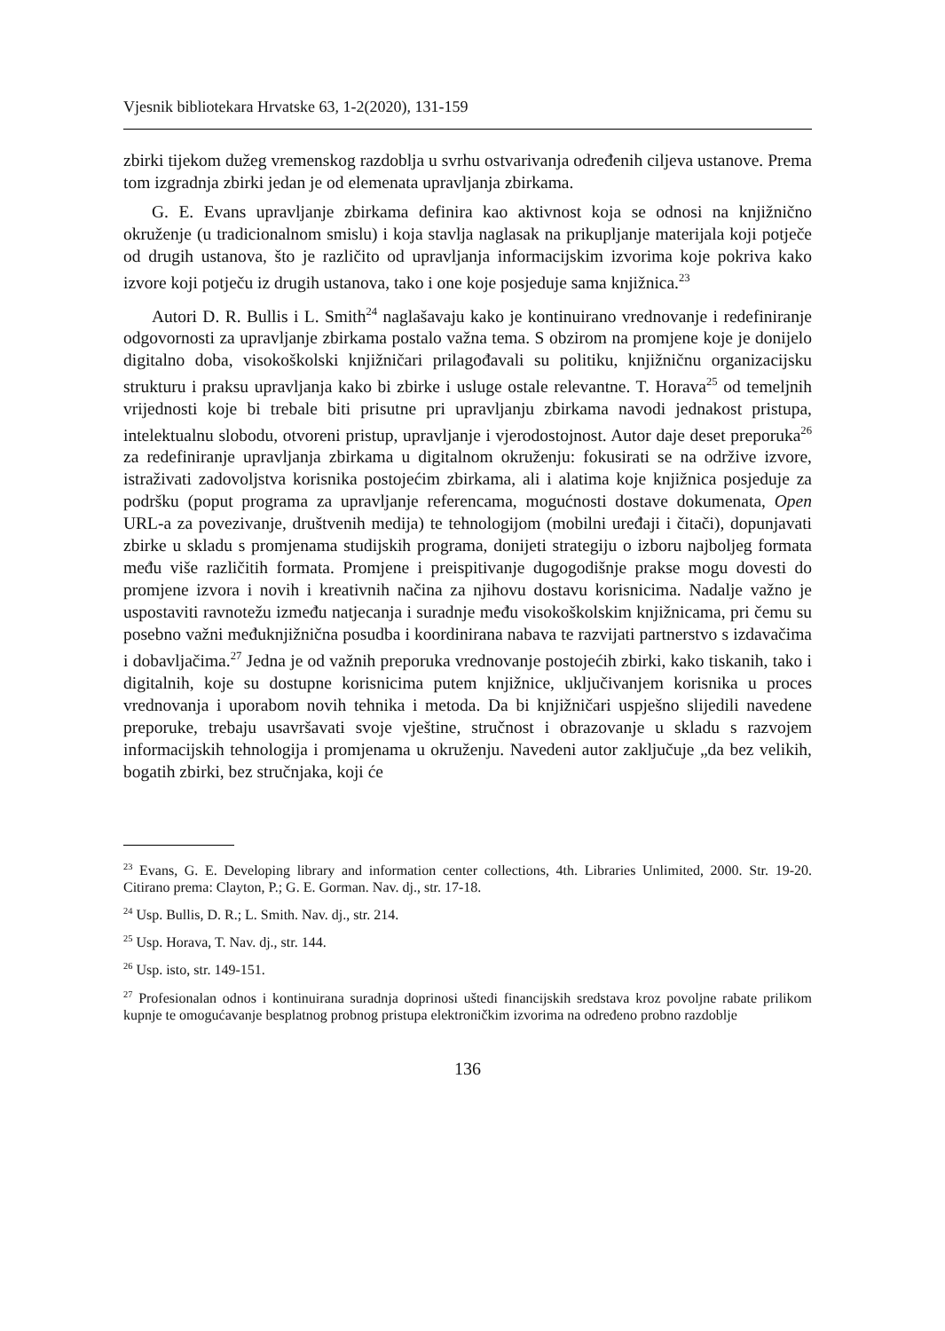Vjesnik bibliotekara Hrvatske 63, 1-2(2020), 131-159
zbirki tijekom dužeg vremenskog razdoblja u svrhu ostvarivanja određenih ciljeva ustanove. Prema tom izgradnja zbirki jedan je od elemenata upravljanja zbirkama.
G. E. Evans upravljanje zbirkama definira kao aktivnost koja se odnosi na knjižnično okruženje (u tradicionalnom smislu) i koja stavlja naglasak na prikupljanje materijala koji potječe od drugih ustanova, što je različito od upravljanja informacijskim izvorima koje pokriva kako izvore koji potječu iz drugih ustanova, tako i one koje posjeduje sama knjižnica.<sup>23</sup>
Autori D. R. Bullis i L. Smith<sup>24</sup> naglašavaju kako je kontinuirano vrednovanje i redefiniranje odgovornosti za upravljanje zbirkama postalo važna tema. S obzirom na promjene koje je donijelo digitalno doba, visokoškolski knjižničari prilagođavali su politiku, knjižničnu organizacijsku strukturu i praksu upravljanja kako bi zbirke i usluge ostale relevantne. T. Horava<sup>25</sup> od temeljnih vrijednosti koje bi trebale biti prisutne pri upravljanju zbirkama navodi jednakost pristupa, intelektualnu slobodu, otvoreni pristup, upravljanje i vjerodostojnost. Autor daje deset preporuka<sup>26</sup> za redefiniranje upravljanja zbirkama u digitalnom okruženju: fokusirati se na održive izvore, istraživati zadovoljstva korisnika postojećim zbirkama, ali i alatima koje knjižnica posjeduje za podršku (poput programa za upravljanje referencama, mogućnosti dostave dokumenata, Open URL-a za povezivanje, društvenih medija) te tehnologijom (mobilni uređaji i čitači), dopunjavati zbirke u skladu s promjenama studijskih programa, donijeti strategiju o izboru najboljeg formata među više različitih formata. Promjene i preispitivanje dugogodišnje prakse mogu dovesti do promjene izvora i novih i kreativnih načina za njihovu dostavu korisnicima. Nadalje važno je uspostaviti ravnotežu između natjecanja i suradnje među visokoškolskim knjižnicama, pri čemu su posebno važni međuknjižnična posudba i koordinirana nabava te razvijati partnerstvo s izdavačima i dobavljačima.<sup>27</sup> Jedna je od važnih preporuka vrednovanje postojećih zbirki, kako tiskanih, tako i digitalnih, koje su dostupne korisnicima putem knjižnice, uključivanjem korisnika u proces vrednovanja i uporabom novih tehnika i metoda. Da bi knjižničari uspješno slijedili navedene preporuke, trebaju usavršavati svoje vještine, stručnost i obrazovanje u skladu s razvojem informacijskih tehnologija i promjenama u okruženju. Navedeni autor zaključuje „da bez velikih, bogatih zbirki, bez stručnjaka, koji će
<sup>23</sup> Evans, G. E. Developing library and information center collections, 4th. Libraries Unlimited, 2000. Str. 19-20. Citirano prema: Clayton, P.; G. E. Gorman. Nav. dj., str. 17-18.
<sup>24</sup> Usp. Bullis, D. R.; L. Smith. Nav. dj., str. 214.
<sup>25</sup> Usp. Horava, T. Nav. dj., str. 144.
<sup>26</sup> Usp. isto, str. 149-151.
<sup>27</sup> Profesionalan odnos i kontinuirana suradnja doprinosi uštedi financijskih sredstava kroz povoljne rabate prilikom kupnje te omogućavanje besplatnog probnog pristupa elektroničkim izvorima na određeno probno razdoblje
136